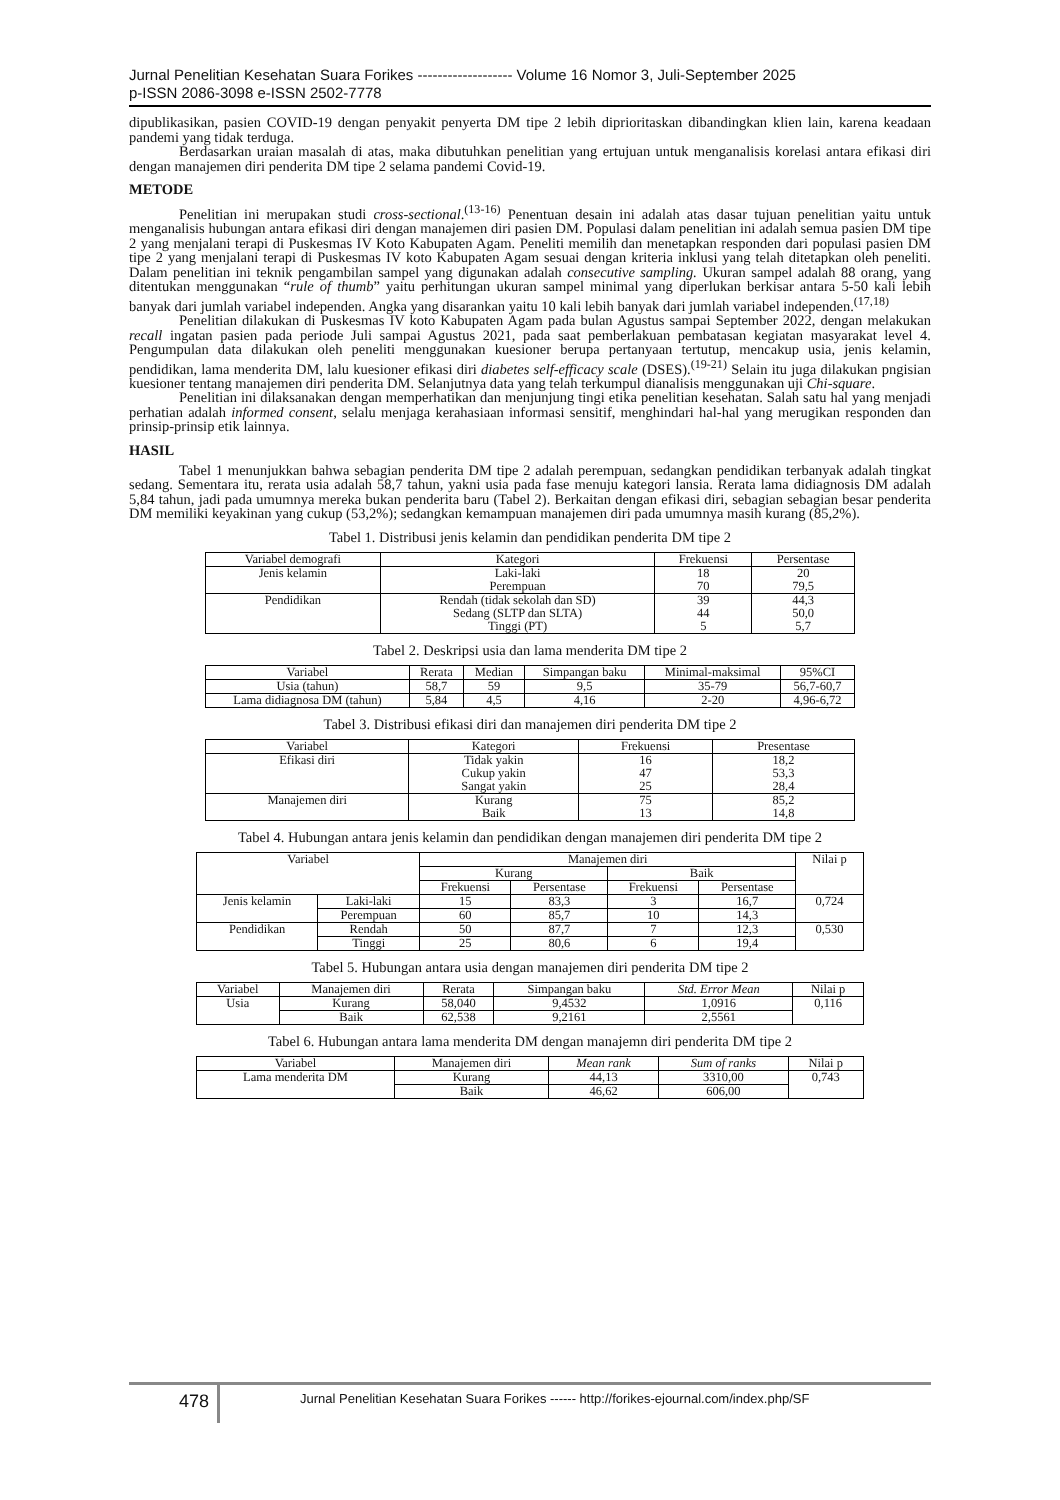Jurnal Penelitian Kesehatan Suara Forikes ------------------- Volume 16 Nomor 3, Juli-September 2025
p-ISSN 2086-3098 e-ISSN 2502-7778
dipublikasikan, pasien COVID-19 dengan penyakit penyerta DM tipe 2 lebih diprioritaskan dibandingkan klien lain, karena keadaan pandemi yang tidak terduga.
Berdasarkan uraian masalah di atas, maka dibutuhkan penelitian yang ertujuan untuk menganalisis korelasi antara efikasi diri dengan manajemen diri penderita DM tipe 2 selama pandemi Covid-19.
METODE
Penelitian ini merupakan studi cross-sectional.<sup>(13-16)</sup> Penentuan desain ini adalah atas dasar tujuan penelitian yaitu untuk menganalisis hubungan antara efikasi diri dengan manajemen diri pasien DM. Populasi dalam penelitian ini adalah semua pasien DM tipe 2 yang menjalani terapi di Puskesmas IV Koto Kabupaten Agam. Peneliti memilih dan menetapkan responden dari populasi pasien DM tipe 2 yang menjalani terapi di Puskesmas IV koto Kabupaten Agam sesuai dengan kriteria inklusi yang telah ditetapkan oleh peneliti. Dalam penelitian ini teknik pengambilan sampel yang digunakan adalah consecutive sampling. Ukuran sampel adalah 88 orang, yang ditentukan menggunakan “rule of thumb” yaitu perhitungan ukuran sampel minimal yang diperlukan berkisar antara 5-50 kali lebih banyak dari jumlah variabel independen. Angka yang disarankan yaitu 10 kali lebih banyak dari jumlah variabel independen.<sup>(17,18)</sup>
Penelitian dilakukan di Puskesmas IV koto Kabupaten Agam pada bulan Agustus sampai September 2022, dengan melakukan recall ingatan pasien pada periode Juli sampai Agustus 2021, pada saat pemberlakuan pembatasan kegiatan masyarakat level 4. Pengumpulan data dilakukan oleh peneliti menggunakan kuesioner berupa pertanyaan tertutup, mencakup usia, jenis kelamin, pendidikan, lama menderita DM, lalu kuesioner efikasi diri diabetes self-efficacy scale (DSES).<sup>(19-21)</sup> Selain itu juga dilakukan pngisian kuesioner tentang manajemen diri penderita DM. Selanjutnya data yang telah terkumpul dianalisis menggunakan uji Chi-square.
Penelitian ini dilaksanakan dengan memperhatikan dan menjunjung tingi etika penelitian kesehatan. Salah satu hal yang menjadi perhatian adalah informed consent, selalu menjaga kerahasiaan informasi sensitif, menghindari hal-hal yang merugikan responden dan prinsip-prinsip etik lainnya.
HASIL
Tabel 1 menunjukkan bahwa sebagian penderita DM tipe 2 adalah perempuan, sedangkan pendidikan terbanyak adalah tingkat sedang. Sementara itu, rerata usia adalah 58,7 tahun, yakni usia pada fase menuju kategori lansia. Rerata lama didiagnosis DM adalah 5,84 tahun, jadi pada umumnya mereka bukan penderita baru (Tabel 2). Berkaitan dengan efikasi diri, sebagian sebagian besar penderita DM memiliki keyakinan yang cukup (53,2%); sedangkan kemampuan manajemen diri pada umumnya masih kurang (85,2%).
Tabel 1. Distribusi jenis kelamin dan pendidikan penderita DM tipe 2
| Variabel demografi | Kategori | Frekuensi | Persentase |
| --- | --- | --- | --- |
| Jenis kelamin | Laki-laki Perempuan | 18 70 | 20 79,5 |
| Pendidikan | Rendah (tidak sekolah dan SD) Sedang (SLTP dan SLTA) Tinggi (PT) | 39 44 5 | 44,3 50,0 5,7 |
Tabel 2. Deskripsi usia dan lama menderita DM tipe 2
| Variabel | Rerata | Median | Simpangan baku | Minimal-maksimal | 95%CI |
| --- | --- | --- | --- | --- | --- |
| Usia (tahun) | 58,7 | 59 | 9,5 | 35-79 | 56,7-60,7 |
| Lama didiagnosa DM (tahun) | 5,84 | 4,5 | 4,16 | 2-20 | 4,96-6,72 |
Tabel 3. Distribusi efikasi diri dan manajemen diri penderita DM tipe 2
| Variabel | Kategori | Frekuensi | Presentase |
| --- | --- | --- | --- |
| Efikasi diri | Tidak yakin Cukup yakin Sangat yakin | 16 47 25 | 18,2 53,3 28,4 |
| Manajemen diri | Kurang Baik | 75 13 | 85,2 14,8 |
Tabel 4. Hubungan antara jenis kelamin dan pendidikan dengan manajemen diri penderita DM tipe 2
| Variabel | | Manajemen diri | | | | Nilai p |
| --- | --- | --- | --- | --- | --- | --- |
| | | Kurang | | Baik | | |
| | | Frekuensi | Persentase | Frekuensi | Persentase | |
| Jenis kelamin | Laki-laki | 15 | 83,3 | 3 | 16,7 | 0,724 |
| | Perempuan | 60 | 85,7 | 10 | 14,3 | |
| Pendidikan | Rendah | 50 | 87,7 | 7 | 12,3 | 0,530 |
| | Tinggi | 25 | 80,6 | 6 | 19,4 | |
Tabel 5. Hubungan antara usia dengan manajemen diri penderita DM tipe 2
| Variabel | Manajemen diri | Rerata | Simpangan baku | Std. Error Mean | Nilai p |
| --- | --- | --- | --- | --- | --- |
| Usia | Kurang | 58,040 | 9,4532 | 1,0916 | 0,116 |
| | Baik | 62,538 | 9,2161 | 2,5561 | |
Tabel 6. Hubungan antara lama menderita DM dengan manajemn diri penderita DM tipe 2
| Variabel | Manajemen diri | Mean rank | Sum of ranks | Nilai p |
| --- | --- | --- | --- | --- |
| Lama menderita DM | Kurang | 44,13 | 3310,00 | 0,743 |
| | Baik | 46,62 | 606,00 | |
478
Jurnal Penelitian Kesehatan Suara Forikes ------ http://forikes-ejournal.com/index.php/SF